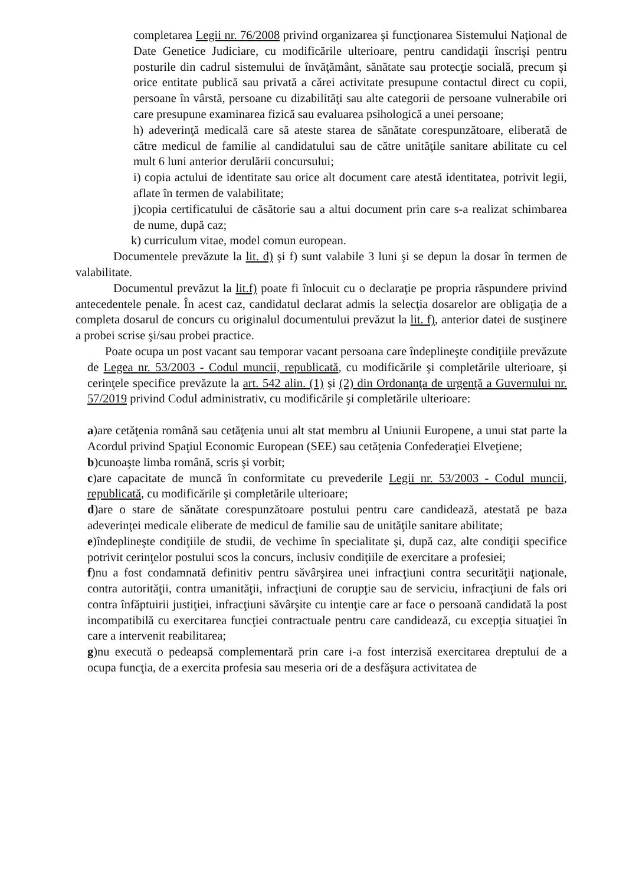completarea Legii nr. 76/2008 privind organizarea şi funcţionarea Sistemului Naţional de Date Genetice Judiciare, cu modificările ulterioare, pentru candidaţii înscrişi pentru posturile din cadrul sistemului de învăţământ, sănătate sau protecţie socială, precum şi orice entitate publică sau privată a cărei activitate presupune contactul direct cu copii, persoane în vârstă, persoane cu dizabilităţi sau alte categorii de persoane vulnerabile ori care presupune examinarea fizică sau evaluarea psihologică a unei persoane;
h) adeverinţă medicală care să ateste starea de sănătate corespunzătoare, eliberată de către medicul de familie al candidatului sau de către unităţile sanitare abilitate cu cel mult 6 luni anterior derulării concursului;
i) copia actului de identitate sau orice alt document care atestă identitatea, potrivit legii, aflate în termen de valabilitate;
j)copia certificatului de căsătorie sau a altui document prin care s-a realizat schimbarea de nume, după caz;
k) curriculum vitae, model comun european.
Documentele prevăzute la lit. d) şi f) sunt valabile 3 luni şi se depun la dosar în termen de valabilitate.
Documentul prevăzut la lit.f) poate fi înlocuit cu o declaraţie pe propria răspundere privind antecedentele penale. În acest caz, candidatul declarat admis la selecţia dosarelor are obligaţia de a completa dosarul de concurs cu originalul documentului prevăzut la lit. f), anterior datei de susţinere a probei scrise şi/sau probei practice.
Poate ocupa un post vacant sau temporar vacant persoana care îndeplineşte condiţiile prevăzute de Legea nr. 53/2003 - Codul muncii, republicată, cu modificările şi completările ulterioare, şi cerinţele specifice prevăzute la art. 542 alin. (1) şi (2) din Ordonanţa de urgenţă a Guvernului nr. 57/2019 privind Codul administrativ, cu modificările şi completările ulterioare:
a)are cetăţenia română sau cetăţenia unui alt stat membru al Uniunii Europene, a unui stat parte la Acordul privind Spaţiul Economic European (SEE) sau cetăţenia Confederaţiei Elveţiene;
b)cunoaşte limba română, scris şi vorbit;
c)are capacitate de muncă în conformitate cu prevederile Legii nr. 53/2003 - Codul muncii, republicată, cu modificările şi completările ulterioare;
d)are o stare de sănătate corespunzătoare postului pentru care candidează, atestată pe baza adeverinţei medicale eliberate de medicul de familie sau de unităţile sanitare abilitate;
e)îndeplineşte condiţiile de studii, de vechime în specialitate şi, după caz, alte condiţii specifice potrivit cerinţelor postului scos la concurs, inclusiv condiţiile de exercitare a profesiei;
f)nu a fost condamnată definitiv pentru săvârşirea unei infracţiuni contra securităţii naţionale, contra autorităţii, contra umanităţii, infracţiuni de corupţie sau de serviciu, infracţiuni de fals ori contra înfăptuirii justiţiei, infracţiuni săvârşite cu intenţie care ar face o persoană candidată la post incompatibilă cu exercitarea funcţiei contractuale pentru care candidează, cu excepţia situaţiei în care a intervenit reabilitarea;
g)nu execută o pedeapsă complementară prin care i-a fost interzisă exercitarea dreptului de a ocupa funcţia, de a exercita profesia sau meseria ori de a desfăşura activitatea de